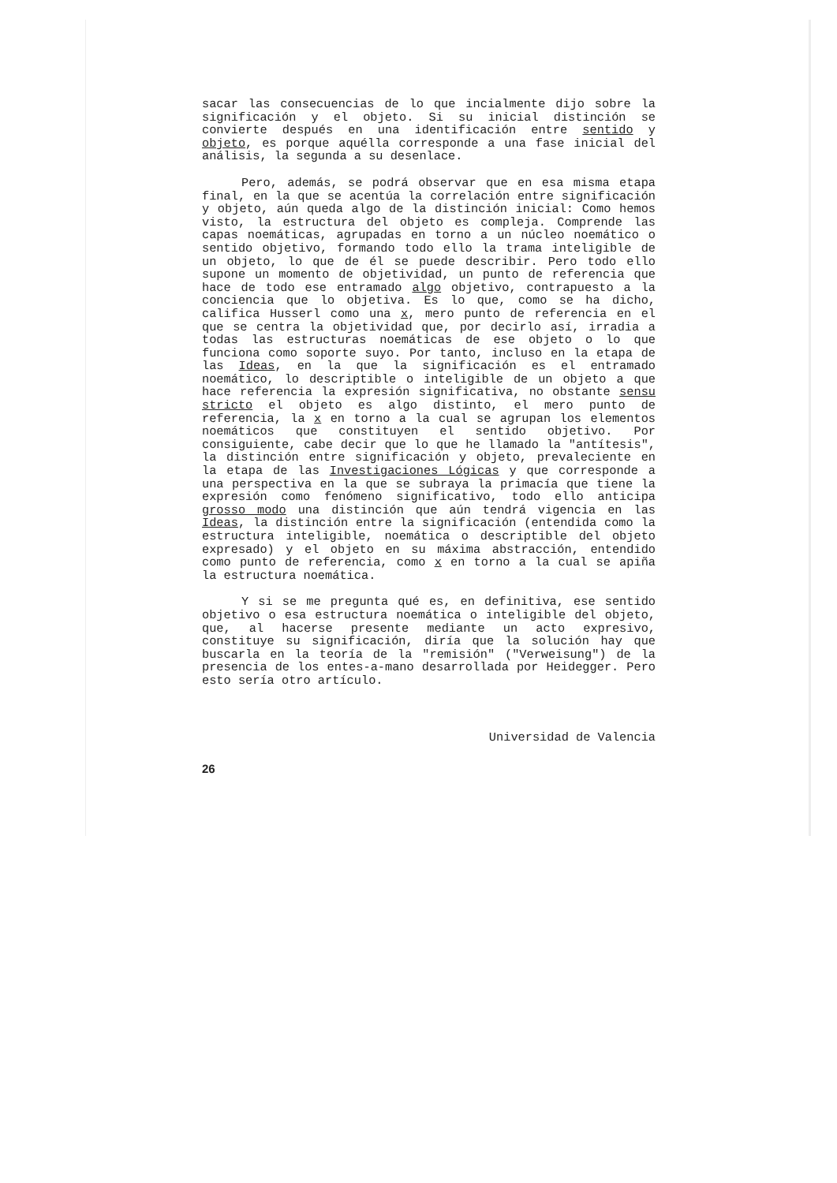sacar las consecuencias de lo que incialmente dijo sobre la significación y el objeto. Si su inicial distinción se convierte después en una identificación entre sentido y objeto, es porque aquélla corresponde a una fase inicial del análisis, la segunda a su desenlace.
Pero, además, se podrá observar que en esa misma etapa final, en la que se acentúa la correlación entre significación y objeto, aún queda algo de la distinción inicial: Como hemos visto, la estructura del objeto es compleja. Comprende las capas noemáticas, agrupadas en torno a un núcleo noemático o sentido objetivo, formando todo ello la trama inteligible de un objeto, lo que de él se puede describir. Pero todo ello supone un momento de objetividad, un punto de referencia que hace de todo ese entramado algo objetivo, contrapuesto a la conciencia que lo objetiva. Es lo que, como se ha dicho, califica Husserl como una x, mero punto de referencia en el que se centra la objetividad que, por decirlo así, irradia a todas las estructuras noemáticas de ese objeto o lo que funciona como soporte suyo. Por tanto, incluso en la etapa de las Ideas, en la que la significación es el entramado noemático, lo descriptible o inteligible de un objeto a que hace referencia la expresión significativa, no obstante sensu stricto el objeto es algo distinto, el mero punto de referencia, la x en torno a la cual se agrupan los elementos noemáticos que constituyen el sentido objetivo. Por consiguiente, cabe decir que lo que he llamado la "antítesis", la distinción entre significación y objeto, prevaleciente en la etapa de las Investigaciones Lógicas y que corresponde a una perspectiva en la que se subraya la primacía que tiene la expresión como fenómeno significativo, todo ello anticipa grosso modo una distinción que aún tendrá vigencia en las Ideas, la distinción entre la significación (entendida como la estructura inteligible, noemática o descriptible del objeto expresado) y el objeto en su máxima abstracción, entendido como punto de referencia, como x en torno a la cual se apiña la estructura noemática.
Y si se me pregunta qué es, en definitiva, ese sentido objetivo o esa estructura noemática o inteligible del objeto, que, al hacerse presente mediante un acto expresivo, constituye su significación, diría que la solución hay que buscarla en la teoría de la "remisión" ("Verweisung") de la presencia de los entes-a-mano desarrollada por Heidegger. Pero esto sería otro artículo.
Universidad de Valencia
26